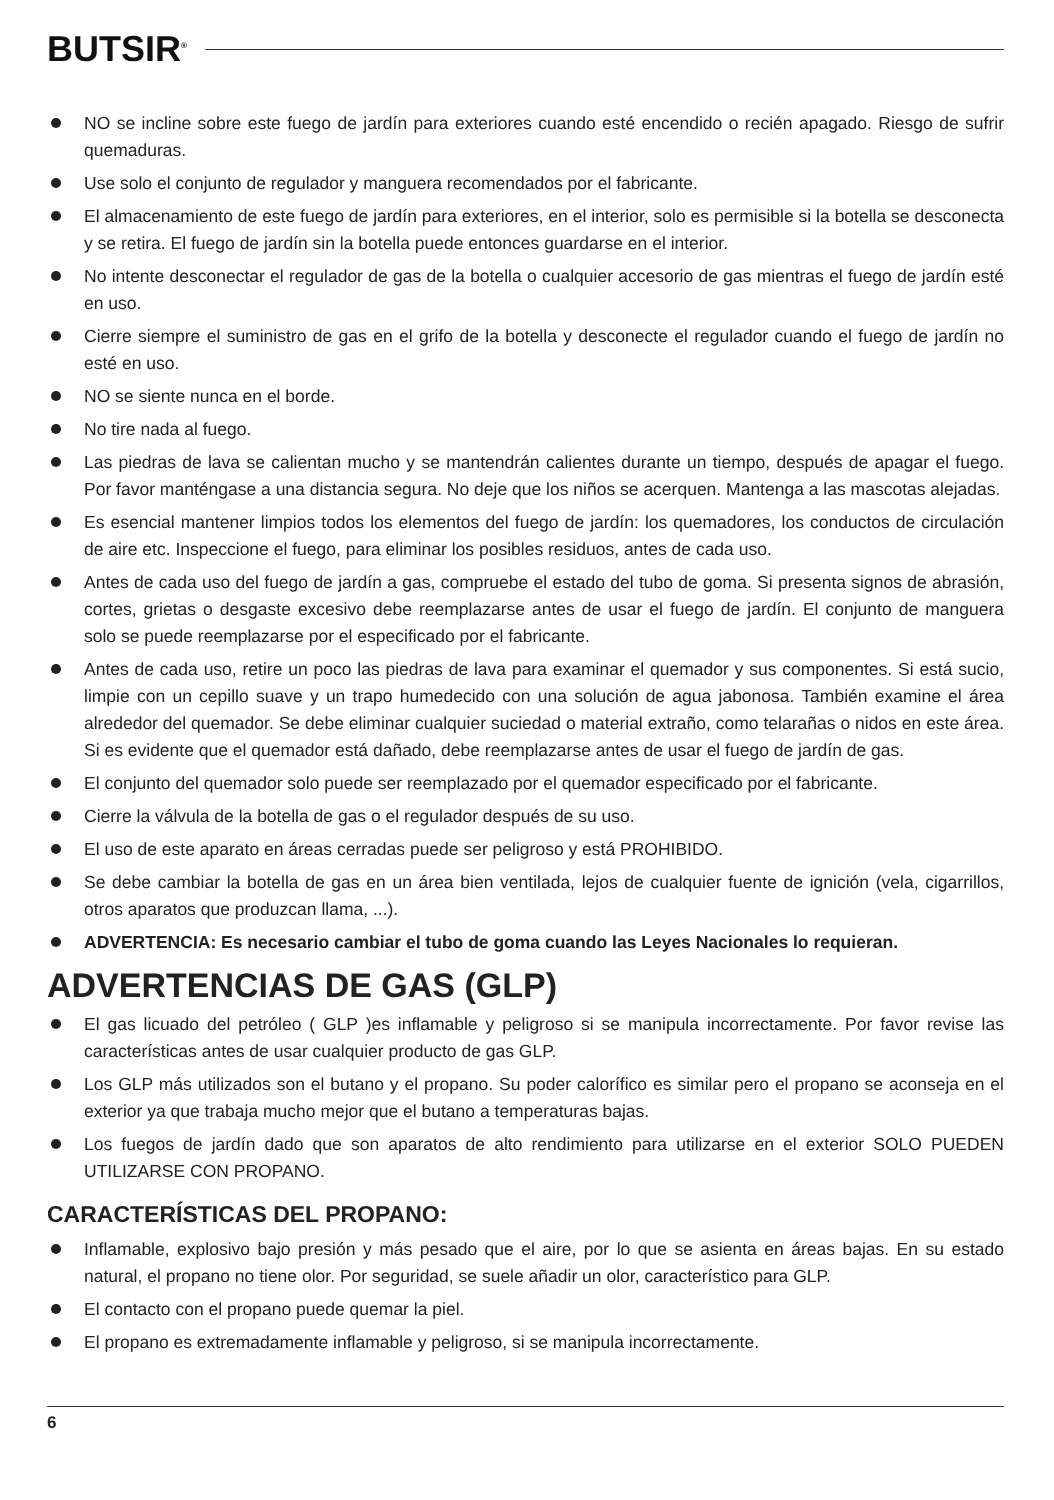BUTSIR<sup>®</sup>
NO se incline sobre este fuego de jardín para exteriores cuando esté encendido o recién apagado. Riesgo de sufrir quemaduras.
Use solo el conjunto de regulador y manguera recomendados por el fabricante.
El almacenamiento de este fuego de jardín para exteriores, en el interior, solo es permisible si la botella se desconecta y se retira. El fuego de jardín sin la botella puede entonces guardarse en el interior.
No intente desconectar el regulador de gas de la botella o cualquier accesorio de gas mientras el fuego de jardín esté en uso.
Cierre siempre el suministro de gas en el grifo de la botella y desconecte el regulador cuando el fuego de jardín no esté en uso.
NO se siente nunca en el borde.
No tire nada al fuego.
Las piedras de lava se calientan mucho y se mantendrán calientes durante un tiempo, después de apagar el fuego. Por favor manténgase a una distancia segura. No deje que los niños se acerquen. Mantenga a las mascotas alejadas.
Es esencial mantener limpios todos los elementos del fuego de jardín: los quemadores, los conductos de circulación de aire etc. Inspeccione el fuego, para eliminar los posibles residuos, antes de cada uso.
Antes de cada uso del fuego de jardín a gas, compruebe el estado del tubo de goma. Si presenta signos de abrasión, cortes, grietas o desgaste excesivo debe reemplazarse antes de usar el fuego de jardín. El conjunto de manguera solo se puede reemplazarse por el especificado por el fabricante.
Antes de cada uso, retire un poco las piedras de lava para examinar el quemador y sus componentes. Si está sucio, limpie con un cepillo suave y un trapo humedecido con una solución de agua jabonosa. También examine el área alrededor del quemador. Se debe eliminar cualquier suciedad o material extraño, como telarañas o nidos en este área. Si es evidente que el quemador está dañado, debe reemplazarse antes de usar el fuego de jardín de gas.
El conjunto del quemador solo puede ser reemplazado por el quemador especificado por el fabricante.
Cierre la válvula de la botella de gas o el regulador después de su uso.
El uso de este aparato en áreas cerradas puede ser peligroso y está PROHIBIDO.
Se debe cambiar la botella de gas en un área bien ventilada, lejos de cualquier fuente de ignición (vela, cigarrillos, otros aparatos que produzcan llama, ...).
ADVERTENCIA: Es necesario cambiar el tubo de goma cuando las Leyes Nacionales lo requieran.
ADVERTENCIAS DE GAS (GLP)
El gas licuado del petróleo ( GLP )es inflamable y peligroso si se manipula incorrectamente. Por favor revise las características antes de usar cualquier producto de gas GLP.
Los GLP más utilizados son el butano y el propano. Su poder calorífico es similar pero el propano se aconseja en el exterior ya que trabaja mucho mejor que el butano a temperaturas bajas.
Los fuegos de jardín dado que son aparatos de alto rendimiento para utilizarse en el exterior SOLO PUEDEN UTILIZARSE CON PROPANO.
CARACTERÍSTICAS DEL PROPANO:
Inflamable, explosivo bajo presión y más pesado que el aire, por lo que se asienta en áreas bajas. En su estado natural, el propano no tiene olor. Por seguridad, se suele añadir un olor, característico para GLP.
El contacto con el propano puede quemar la piel.
El propano es extremadamente inflamable y peligroso, si se manipula incorrectamente.
6